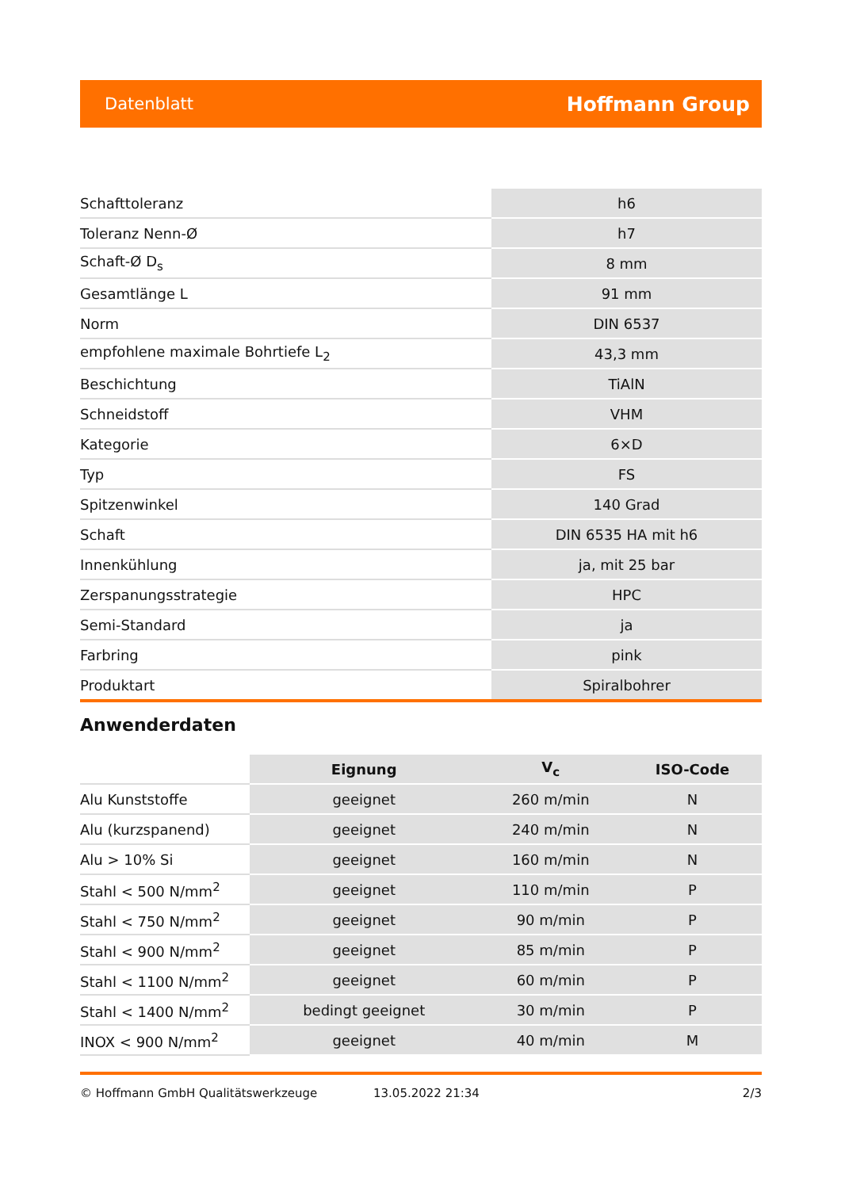Datenblatt Hoffmann Group
| Schafttoleranz | h6 |
| Toleranz Nenn-Ø | h7 |
| Schaft-Ø D<sub>s</sub> | 8 mm |
| Gesamtlänge L | 91 mm |
| Norm | DIN 6537 |
| empfohlene maximale Bohrtiefe L<sub>2</sub> | 43,3 mm |
| Beschichtung | TiAlN |
| Schneidstoff | VHM |
| Kategorie | 6×D |
| Typ | FS |
| Spitzenwinkel | 140 Grad |
| Schaft | DIN 6535 HA mit h6 |
| Innenkühlung | ja, mit 25 bar |
| Zerspanungsstrategie | HPC |
| Semi-Standard | ja |
| Farbring | pink |
| Produktart | Spiralbohrer |
Anwenderdaten
| | Eignung | V<sub>c</sub> | ISO-Code |
| --- | --- | --- | --- |
| Alu Kunststoffe | geeignet | 260 m/min | N |
| Alu (kurzspanend) | geeignet | 240 m/min | N |
| Alu > 10% Si | geeignet | 160 m/min | N |
| Stahl < 500 N/mm<sup>2</sup> | geeignet | 110 m/min | P |
| Stahl < 750 N/mm<sup>2</sup> | geeignet | 90 m/min | P |
| Stahl < 900 N/mm<sup>2</sup> | geeignet | 85 m/min | P |
| Stahl < 1100 N/mm<sup>2</sup> | geeignet | 60 m/min | P |
| Stahl < 1400 N/mm<sup>2</sup> | bedingt geeignet | 30 m/min | P |
| INOX < 900 N/mm<sup>2</sup> | geeignet | 40 m/min | M |
© Hoffmann GmbH Qualitätswerkzeuge 13.05.2022 21:34 2/3